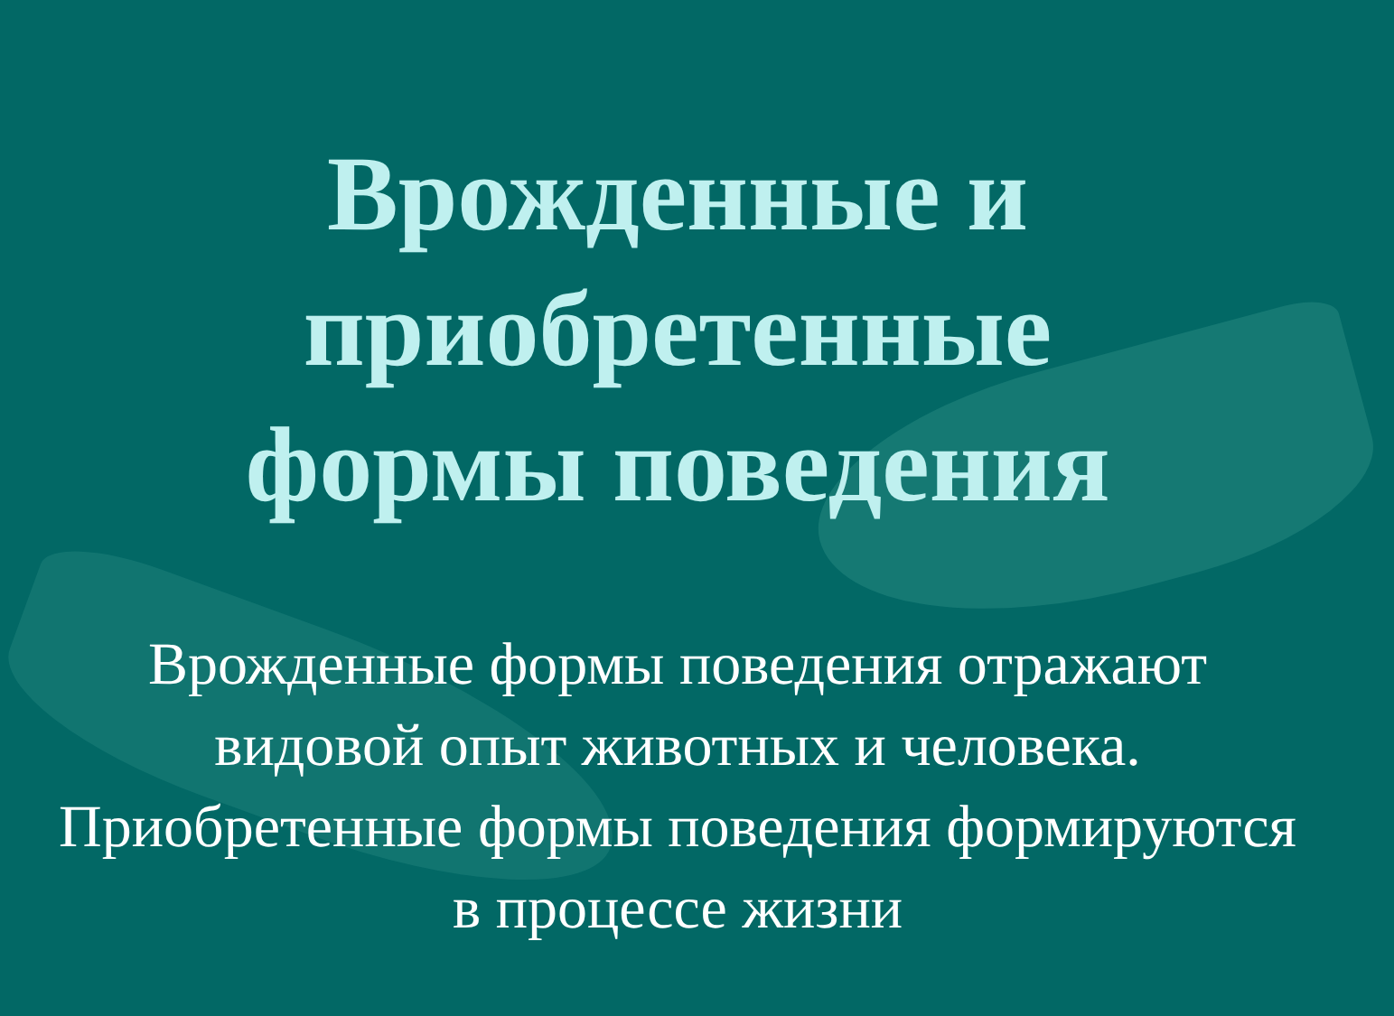Врожденные и
приобретенные
формы поведения
Врожденные формы поведения отражают видовой опыт животных и человека. Приобретенные формы поведения формируются в процессе жизни